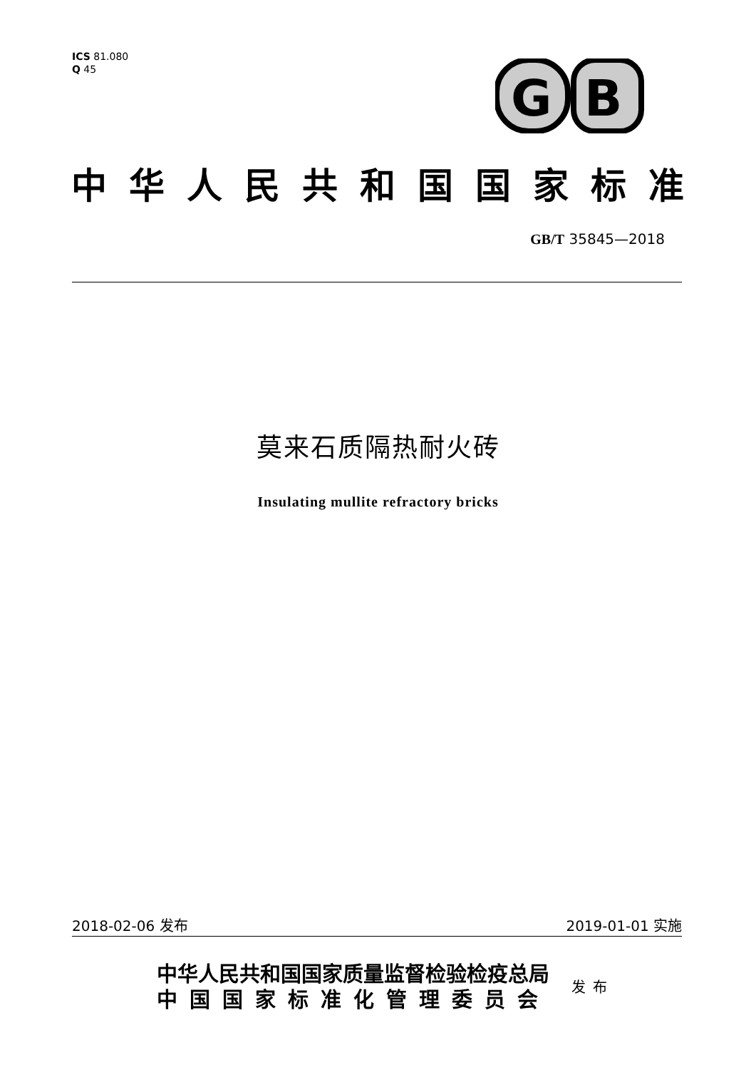ICS 81.080
Q 45
G
B
中华人民共和国国家标准
GB/T 35845—2018
莫来石质隔热耐火砖
Insulating mullite refractory bricks
2018-02-06 发布 2019-01-01 实施
中华人民共和国国家质量监督检验检疫总局
中国国家标准化管理委员会
发布